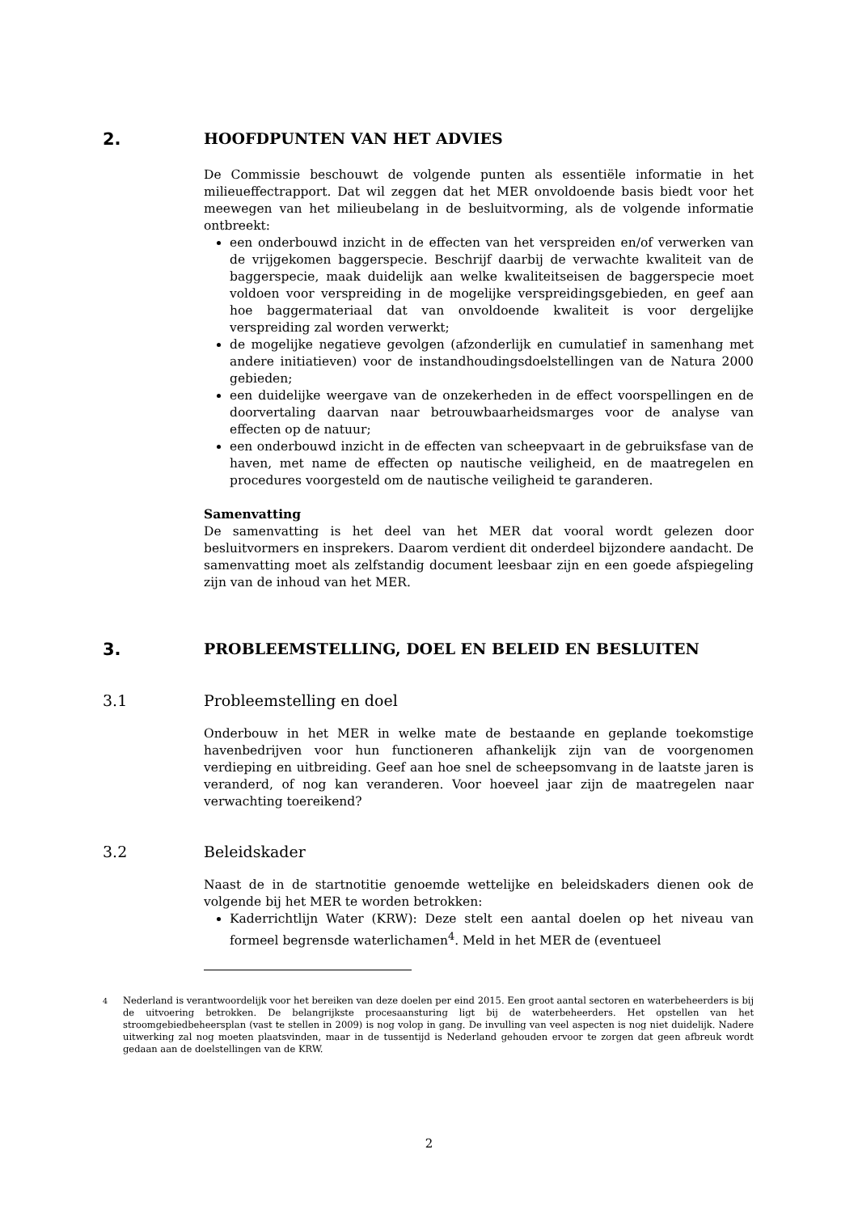2. HOOFDPUNTEN VAN HET ADVIES
De Commissie beschouwt de volgende punten als essentiële informatie in het milieueffectrapport. Dat wil zeggen dat het MER onvoldoende basis biedt voor het meewegen van het milieubelang in de besluitvorming, als de volgende informatie ontbreekt:
een onderbouwd inzicht in de effecten van het verspreiden en/of verwerken van de vrijgekomen baggerspecie. Beschrijf daarbij de verwachte kwaliteit van de baggerspecie, maak duidelijk aan welke kwaliteitseisen de baggerspecie moet voldoen voor verspreiding in de mogelijke verspreidingsgebieden, en geef aan hoe baggermateriaal dat van onvoldoende kwaliteit is voor dergelijke verspreiding zal worden verwerkt;
de mogelijke negatieve gevolgen (afzonderlijk en cumulatief in samenhang met andere initiatieven) voor de instandhoudingsdoelstellingen van de Natura 2000 gebieden;
een duidelijke weergave van de onzekerheden in de effect voorspellingen en de doorvertaling daarvan naar betrouwbaarheidsmarges voor de analyse van effecten op de natuur;
een onderbouwd inzicht in de effecten van scheepvaart in de gebruiksfase van de haven, met name de effecten op nautische veiligheid, en de maatregelen en procedures voorgesteld om de nautische veiligheid te garanderen.
Samenvatting
De samenvatting is het deel van het MER dat vooral wordt gelezen door besluitvormers en insprekers. Daarom verdient dit onderdeel bijzondere aandacht. De samenvatting moet als zelfstandig document leesbaar zijn en een goede afspiegeling zijn van de inhoud van het MER.
3. PROBLEEMSTELLING, DOEL EN BELEID EN BESLUITEN
3.1 Probleemstelling en doel
Onderbouw in het MER in welke mate de bestaande en geplande toekomstige havenbedrijven voor hun functioneren afhankelijk zijn van de voorgenomen verdieping en uitbreiding. Geef aan hoe snel de scheepsomvang in de laatste jaren is veranderd, of nog kan veranderen. Voor hoeveel jaar zijn de maatregelen naar verwachting toereikend?
3.2 Beleidskader
Naast de in de startnotitie genoemde wettelijke en beleidskaders dienen ook de volgende bij het MER te worden betrokken:
Kaderrichtlijn Water (KRW): Deze stelt een aantal doelen op het niveau van formeel begrensde waterlichamen<sup>4</sup>. Meld in het MER de (eventueel
<sup>4</sup> Nederland is verantwoordelijk voor het bereiken van deze doelen per eind 2015. Een groot aantal sectoren en waterbeheerders is bij de uitvoering betrokken. De belangrijkste procesaansturing ligt bij de waterbeheerders. Het opstellen van het stroomgebiedbeheersplan (vast te stellen in 2009) is nog volop in gang. De invulling van veel aspecten is nog niet duidelijk. Nadere uitwerking zal nog moeten plaatsvinden, maar in de tussentijd is Nederland gehouden ervoor te zorgen dat geen afbreuk wordt gedaan aan de doelstellingen van de KRW.
2